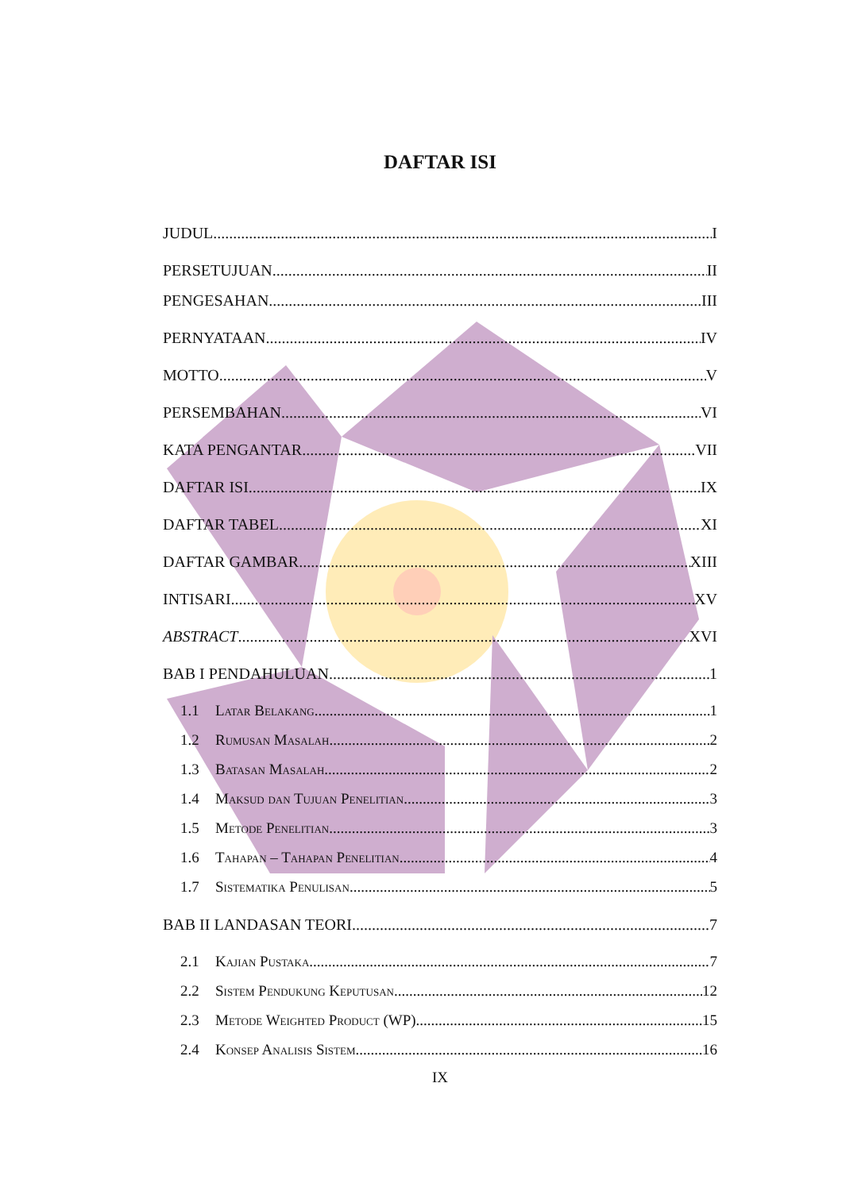DAFTAR ISI
JUDUL I
PERSETUJUAN II
PENGESAHAN III
PERNYATAAN IV
MOTTO V
PERSEMBAHAN VI
KATA PENGANTAR VII
DAFTAR ISI IX
DAFTAR TABEL XI
DAFTAR GAMBAR XIII
INTISARI XV
ABSTRACT XVI
BAB I PENDAHULUAN 1
1.1 Latar Belakang 1
1.2 Rumusan Masalah 2
1.3 Batasan Masalah 2
1.4 Maksud dan Tujuan Penelitian 3
1.5 Metode Penelitian 3
1.6 Tahapan – Tahapan Penelitian 4
1.7 Sistematika Penulisan 5
BAB II LANDASAN TEORI 7
2.1 Kajian Pustaka 7
2.2 Sistem Pendukung Keputusan 12
2.3 Metode Weighted Product (WP) 15
2.4 Konsep Analisis Sistem 16
IX